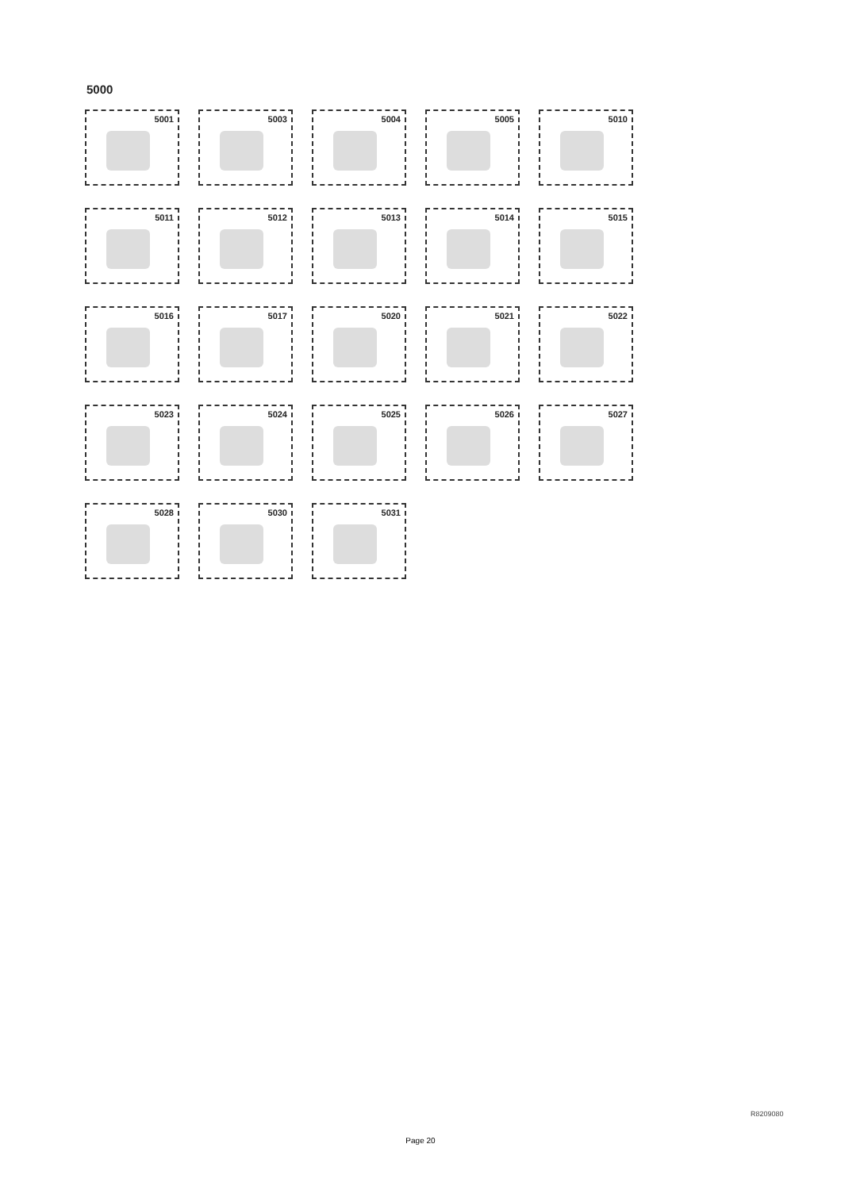5000
5001
5003
5004
5005
5010
5011
5012
5013
5014
5015
5016
5017
5020
5021
5022
5023
5024
5025
5026
5027
5028
5030
5031
R8209080
Page 20